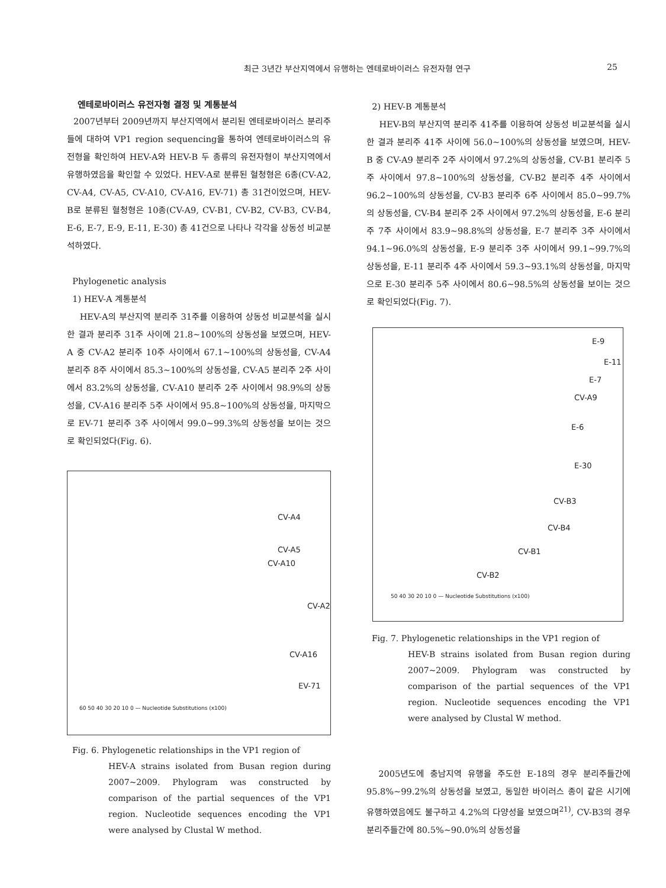최근 3년간 부산지역에서 유행하는 엔테로바이러스 유전자형 연구 25
엔테로바이러스 유전자형 결정 및 계통분석
2007년부터 2009년까지 부산지역에서 분리된 엔테로바이러스 분리주들에 대하여 VP1 region sequencing을 통하여 엔테로바이러스의 유전형을 확인하여 HEV-A와 HEV-B 두 종류의 유전자형이 부산지역에서 유행하였음을 확인할 수 있었다. HEV-A로 분류된 혈청형은 6종(CV-A2, CV-A4, CV-A5, CV-A10, CV-A16, EV-71) 총 31건이었으며, HEV-B로 분류된 혈청형은 10종(CV-A9, CV-B1, CV-B2, CV-B3, CV-B4, E-6, E-7, E-9, E-11, E-30) 총 41건으로 나타나 각각을 상동성 비교분석하였다.
Phylogenetic analysis
1) HEV-A 계통분석
HEV-A의 부산지역 분리주 31주를 이용하여 상동성 비교분석을 실시한 결과 분리주 31주 사이에 21.8~100%의 상동성을 보였으며, HEV-A 중 CV-A2 분리주 10주 사이에서 67.1~100%의 상동성을, CV-A4 분리주 8주 사이에서 85.3~100%의 상동성을, CV-A5 분리주 2주 사이에서 83.2%의 상동성을, CV-A10 분리주 2주 사이에서 98.9%의 상동성을, CV-A16 분리주 5주 사이에서 95.8~100%의 상동성을, 마지막으로 EV-71 분리주 3주 사이에서 99.0~99.3%의 상동성을 보이는 것으로 확인되었다(Fig. 6).
CV-A4
CV-A5
CV-A10
CV-A2
CV-A16
EV-71
60 50 40 30 20 10 0 — Nucleotide Substitutions (x100)
Fig. 6. Phylogenetic relationships in the VP1 region of
HEV-A strains isolated from Busan region during 2007~2009. Phylogram was constructed by comparison of the partial sequences of the VP1 region. Nucleotide sequences encoding the VP1 were analysed by Clustal W method.
2) HEV-B 계통분석
HEV-B의 부산지역 분리주 41주를 이용하여 상동성 비교분석을 실시한 결과 분리주 41주 사이에 56.0~100%의 상동성을 보였으며, HEV-B 중 CV-A9 분리주 2주 사이에서 97.2%의 상동성을, CV-B1 분리주 5주 사이에서 97.8~100%의 상동성을, CV-B2 분리주 4주 사이에서 96.2~100%의 상동성을, CV-B3 분리주 6주 사이에서 85.0~99.7%의 상동성을, CV-B4 분리주 2주 사이에서 97.2%의 상동성을, E-6 분리주 7주 사이에서 83.9~98.8%의 상동성을, E-7 분리주 3주 사이에서 94.1~96.0%의 상동성을, E-9 분리주 3주 사이에서 99.1~99.7%의 상동성을, E-11 분리주 4주 사이에서 59.3~93.1%의 상동성을, 마지막으로 E-30 분리주 5주 사이에서 80.6~98.5%의 상동성을 보이는 것으로 확인되었다(Fig. 7).
E-9
E-11
E-7
CV-A9
E-6
E-30
CV-B3
CV-B4
CV-B1
CV-B2
50 40 30 20 10 0 — Nucleotide Substitutions (x100)
Fig. 7. Phylogenetic relationships in the VP1 region of
HEV-B strains isolated from Busan region during 2007~2009. Phylogram was constructed by comparison of the partial sequences of the VP1 region. Nucleotide sequences encoding the VP1 were analysed by Clustal W method.
2005년도에 충남지역 유행을 주도한 E-18의 경우 분리주들간에 95.8%~99.2%의 상동성을 보였고, 동일한 바이러스 종이 같은 시기에 유행하였음에도 불구하고 4.2%의 다양성을 보였으며<sup>21)</sup>, CV-B3의 경우 분리주들간에 80.5%~90.0%의 상동성을